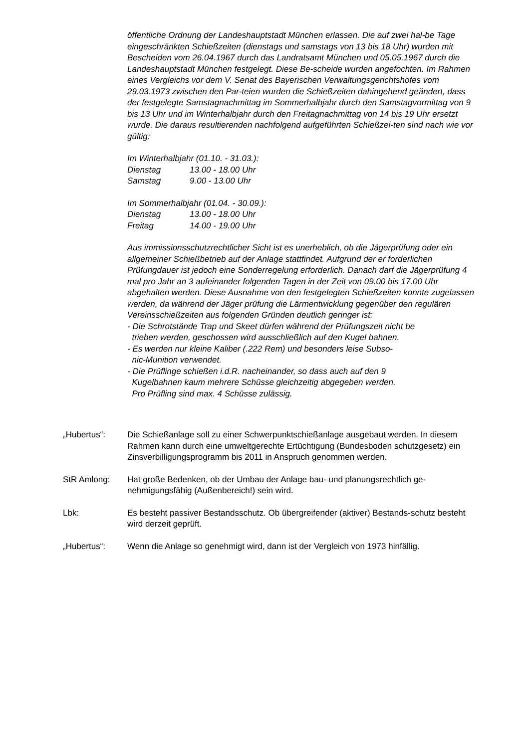öffentliche Ordnung der Landeshauptstadt München erlassen. Die auf zwei hal-be Tage eingeschränkten Schießzeiten (dienstags und samstags von 13 bis 18 Uhr) wurden mit Bescheiden vom 26.04.1967 durch das Landratsamt München und 05.05.1967 durch die Landeshauptstadt München festgelegt. Diese Be-scheide wurden angefochten. Im Rahmen eines Vergleichs vor dem V. Senat des Bayerischen Verwaltungsgerichtshofes vom 29.03.1973 zwischen den Par-teien wurden die Schießzeiten dahingehend geändert, dass der festgelegte Samstagnachmittag im Sommerhalbjahr durch den Samstagvormittag von 9 bis 13 Uhr und im Winterhalbjahr durch den Freitagnachmittag von 14 bis 19 Uhr ersetzt wurde. Die daraus resultierenden nachfolgend aufgeführten Schießzei-ten sind nach wie vor gültig:
Im Winterhalbjahr (01.10. - 31.03.):
Dienstag 13.00 - 18.00 Uhr
Samstag 9.00 - 13.00 Uhr
Im Sommerhalbjahr (01.04. - 30.09.):
Dienstag 13.00 - 18.00 Uhr
Freitag 14.00 - 19.00 Uhr
Aus immissionsschutzrechtlicher Sicht ist es unerheblich, ob die Jägerprüfung oder ein allgemeiner Schießbetrieb auf der Anlage stattfindet. Aufgrund der er forderlichen Prüfungdauer ist jedoch eine Sonderregelung erforderlich. Danach darf die Jägerprüfung 4 mal pro Jahr an 3 aufeinander folgenden Tagen in der Zeit von 09.00 bis 17.00 Uhr abgehalten werden. Diese Ausnahme von den festgelegten Schießzeiten konnte zugelassen werden, da während der Jäger prüfung die Lärmentwicklung gegenüber den regulären Vereinsschießzeiten aus folgenden Gründen deutlich geringer ist:
- Die Schrotstände Trap und Skeet dürfen während der Prüfungszeit nicht be
trieben werden, geschossen wird ausschließlich auf den Kugel bahnen.
- Es werden nur kleine Kaliber (.222 Rem) und besonders leise Subso-
nic-Munition verwendet.
- Die Prüflinge schießen i.d.R. nacheinander, so dass auch auf den 9
Kugelbahnen kaum mehrere Schüsse gleichzeitig abgegeben werden.
Pro Prüfling sind max. 4 Schüsse zulässig.
„Hubertus“: Die Schießanlage soll zu einer Schwerpunktschießanlage ausgebaut werden. In diesem Rahmen kann durch eine umweltgerechte Ertüchtigung (Bundesboden schutzgesetz) ein Zinsverbilligungsprogramm bis 2011 in Anspruch genommen werden.
StR Amlong: Hat große Bedenken, ob der Umbau der Anlage bau- und planungsrechtlich ge-nehmigungsfähig (Außenbereich!) sein wird.
Lbk: Es besteht passiver Bestandsschutz. Ob übergreifender (aktiver) Bestands-schutz besteht wird derzeit geprüft.
„Hubertus“: Wenn die Anlage so genehmigt wird, dann ist der Vergleich von 1973 hinfällig.